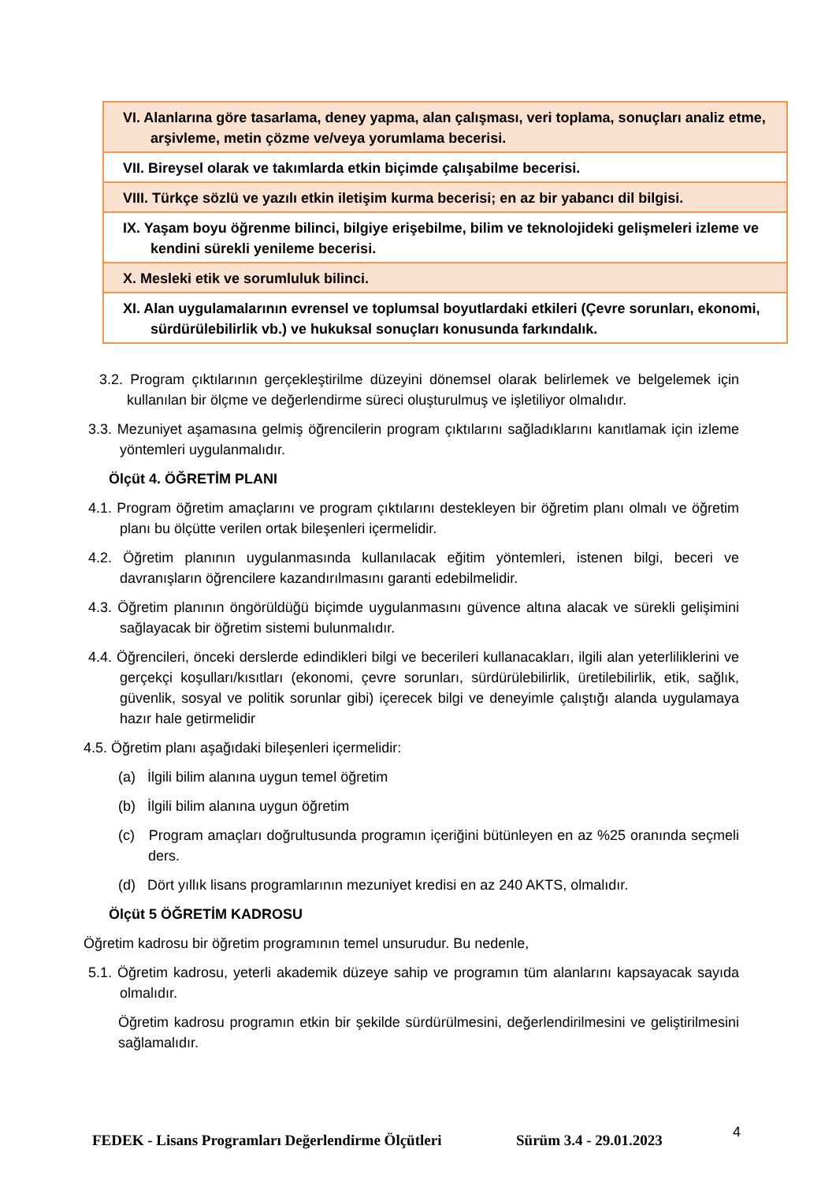| VI. Alanlarına göre tasarlama, deney yapma, alan çalışması, veri toplama, sonuçları analiz etme, arşivleme, metin çözme ve/veya yorumlama becerisi. |
| VII. Bireysel olarak ve takımlarda etkin biçimde çalışabilme becerisi. |
| VIII. Türkçe sözlü ve yazılı etkin iletişim kurma becerisi; en az bir yabancı dil bilgisi. |
| IX. Yaşam boyu öğrenme bilinci, bilgiye erişebilme, bilim ve teknolojideki gelişmeleri izleme ve kendini sürekli yenileme becerisi. |
| X. Mesleki etik ve sorumluluk bilinci. |
| XI. Alan uygulamalarının evrensel ve toplumsal boyutlardaki etkileri (Çevre sorunları, ekonomi, sürdürülebilirlik vb.) ve hukuksal sonuçları konusunda farkındalık. |
3.2. Program çıktılarının gerçekleştirilme düzeyini dönemsel olarak belirlemek ve belgelemek için kullanılan bir ölçme ve değerlendirme süreci oluşturulmuş ve işletiliyor olmalıdır.
3.3. Mezuniyet aşamasına gelmiş öğrencilerin program çıktılarını sağladıklarını kanıtlamak için izleme yöntemleri uygulanmalıdır.
Ölçüt 4. ÖĞRETİM PLANI
4.1. Program öğretim amaçlarını ve program çıktılarını destekleyen bir öğretim planı olmalı ve öğretim planı bu ölçütte verilen ortak bileşenleri içermelidir.
4.2. Öğretim planının uygulanmasında kullanılacak eğitim yöntemleri, istenen bilgi, beceri ve davranışların öğrencilere kazandırılmasını garanti edebilmelidir.
4.3. Öğretim planının öngörüldüğü biçimde uygulanmasını güvence altına alacak ve sürekli gelişimini sağlayacak bir öğretim sistemi bulunmalıdır.
4.4. Öğrencileri, önceki derslerde edindikleri bilgi ve becerileri kullanacakları, ilgili alan yeterliliklerini ve gerçekçi koşulları/kısıtları (ekonomi, çevre sorunları, sürdürülebilirlik, üretilebilirlik, etik, sağlık, güvenlik, sosyal ve politik sorunlar gibi) içerecek bilgi ve deneyimle çalıştığı alanda uygulamaya hazır hale getirmelidir
4.5. Öğretim planı aşağıdaki bileşenleri içermelidir:
(a) İlgili bilim alanına uygun temel öğretim
(b) İlgili bilim alanına uygun öğretim
(c) Program amaçları doğrultusunda programın içeriğini bütünleyen en az %25 oranında seçmeli ders.
(d) Dört yıllık lisans programlarının mezuniyet kredisi en az 240 AKTS, olmalıdır.
Ölçüt 5 ÖĞRETİM KADROSU
Öğretim kadrosu bir öğretim programının temel unsurudur. Bu nedenle,
5.1. Öğretim kadrosu, yeterli akademik düzeye sahip ve programın tüm alanlarını kapsayacak sayıda olmalıdır.
Öğretim kadrosu programın etkin bir şekilde sürdürülmesini, değerlendirilmesini ve geliştirilmesini sağlamalıdır.
FEDEK - Lisans Programları Değerlendirme Ölçütleri
Sürüm 3.4 - 29.01.2023 4